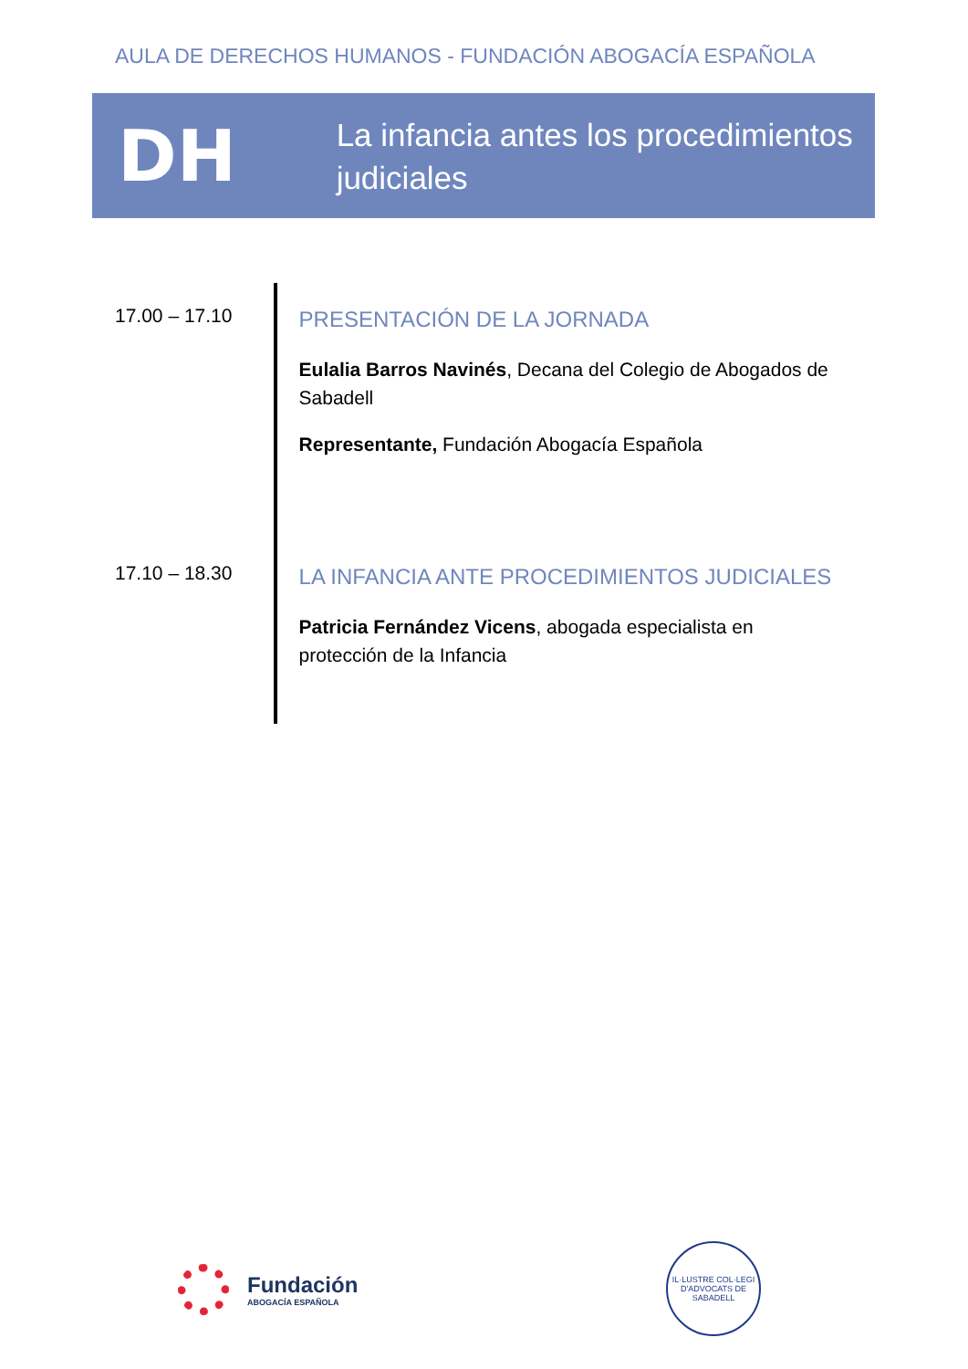AULA DE DERECHOS HUMANOS - FUNDACIÓN ABOGACÍA ESPAÑOLA
DH
La infancia antes los procedimientos judiciales
17.00 – 17.10
PRESENTACIÓN DE LA JORNADA
Eulalia Barros Navinés, Decana del Colegio de Abogados de Sabadell
Representante, Fundación Abogacía Española
17.10 – 18.30
LA INFANCIA ANTE PROCEDIMIENTOS JUDICIALES
Patricia Fernández Vicens, abogada especialista en protección de la Infancia
Fundación
ABOGACÍA ESPAÑOLA
IL·LUSTRE COL·LEGI D'ADVOCATS DE SABADELL